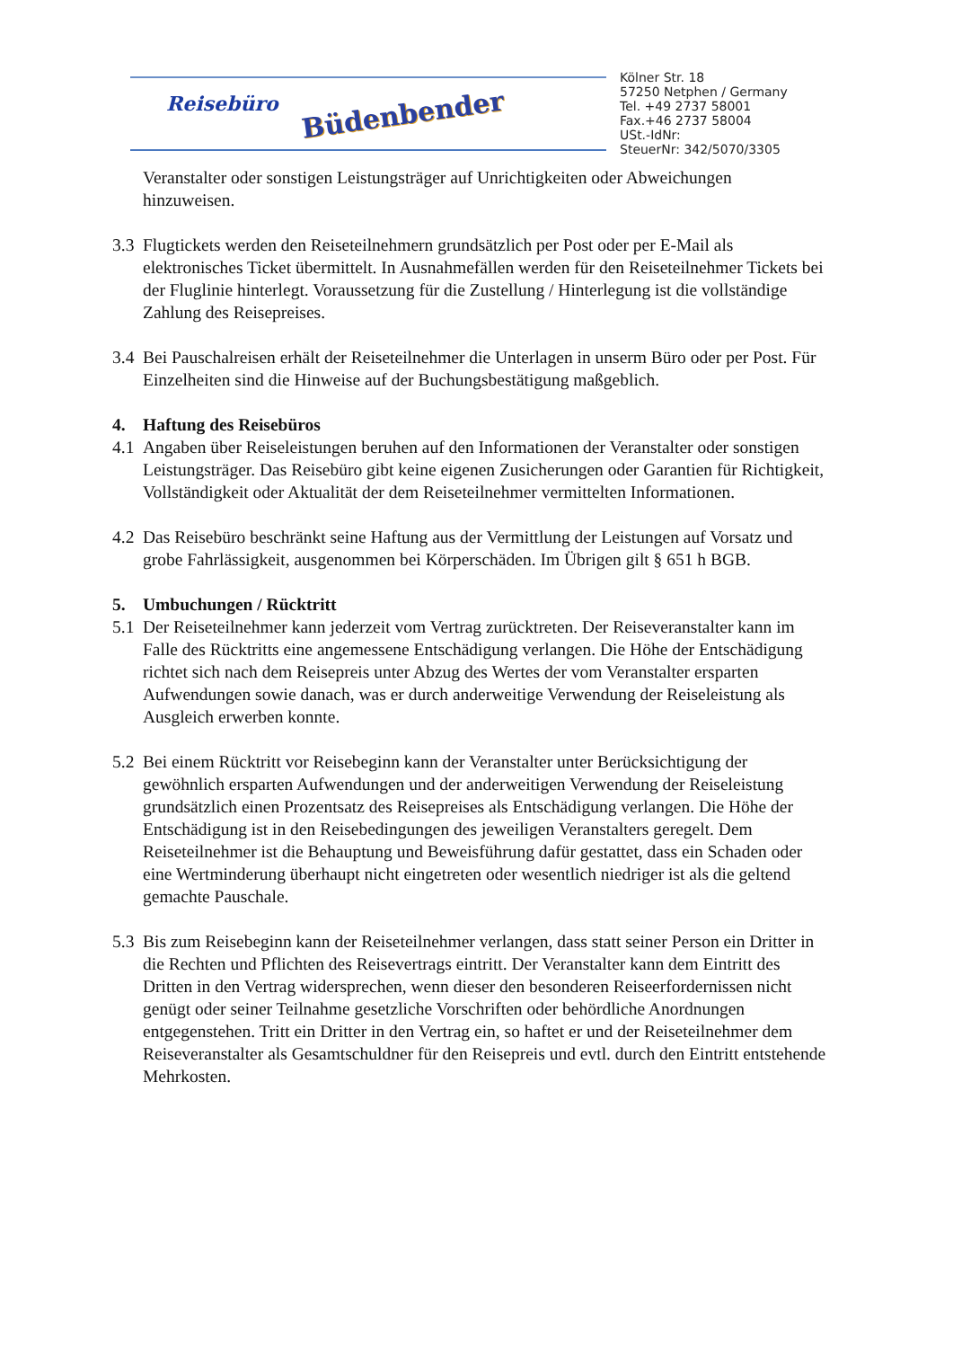Reisebüro Büdenbender
Kölner Str. 18
57250 Netphen / Germany
Tel. +49 2737 58001
Fax.+46 2737 58004
USt.-IdNr:
SteuerNr: 342/5070/3305
Veranstalter oder sonstigen Leistungsträger auf Unrichtigkeiten oder Abweichungen hinzuweisen.
3.3
Flugtickets werden den Reiseteilnehmern grundsätzlich per Post oder per E-Mail als elektronisches Ticket übermittelt. In Ausnahmefällen werden für den Reiseteilnehmer Tickets bei der Fluglinie hinterlegt. Voraussetzung für die Zustellung / Hinterlegung ist die vollständige Zahlung des Reisepreises.
3.4
Bei Pauschalreisen erhält der Reiseteilnehmer die Unterlagen in unserm Büro oder per Post. Für Einzelheiten sind die Hinweise auf der Buchungsbestätigung maßgeblich.
4. Haftung des Reisebüros
4.1
Angaben über Reiseleistungen beruhen auf den Informationen der Veranstalter oder sonstigen Leistungsträger. Das Reisebüro gibt keine eigenen Zusicherungen oder Garantien für Richtigkeit, Vollständigkeit oder Aktualität der dem Reiseteilnehmer vermittelten Informationen.
4.2
Das Reisebüro beschränkt seine Haftung aus der Vermittlung der Leistungen auf Vorsatz und grobe Fahrlässigkeit, ausgenommen bei Körperschäden. Im Übrigen gilt § 651 h BGB.
5. Umbuchungen / Rücktritt
5.1
Der Reiseteilnehmer kann jederzeit vom Vertrag zurücktreten. Der Reiseveranstalter kann im Falle des Rücktritts eine angemessene Entschädigung verlangen. Die Höhe der Entschädigung richtet sich nach dem Reisepreis unter Abzug des Wertes der vom Veranstalter ersparten Aufwendungen sowie danach, was er durch anderweitige Verwendung der Reiseleistung als Ausgleich erwerben konnte.
5.2
Bei einem Rücktritt vor Reisebeginn kann der Veranstalter unter Berücksichtigung der gewöhnlich ersparten Aufwendungen und der anderweitigen Verwendung der Reiseleistung grundsätzlich einen Prozentsatz des Reisepreises als Entschädigung verlangen. Die Höhe der Entschädigung ist in den Reisebedingungen des jeweiligen Veranstalters geregelt. Dem Reiseteilnehmer ist die Behauptung und Beweisführung dafür gestattet, dass ein Schaden oder eine Wertminderung überhaupt nicht eingetreten oder wesentlich niedriger ist als die geltend gemachte Pauschale.
5.3
Bis zum Reisebeginn kann der Reiseteilnehmer verlangen, dass statt seiner Person ein Dritter in die Rechten und Pflichten des Reisevertrags eintritt. Der Veranstalter kann dem Eintritt des Dritten in den Vertrag widersprechen, wenn dieser den besonderen Reiseerfordernissen nicht genügt oder seiner Teilnahme gesetzliche Vorschriften oder behördliche Anordnungen entgegenstehen. Tritt ein Dritter in den Vertrag ein, so haftet er und der Reiseteilnehmer dem Reiseveranstalter als Gesamtschuldner für den Reisepreis und evtl. durch den Eintritt entstehende Mehrkosten.